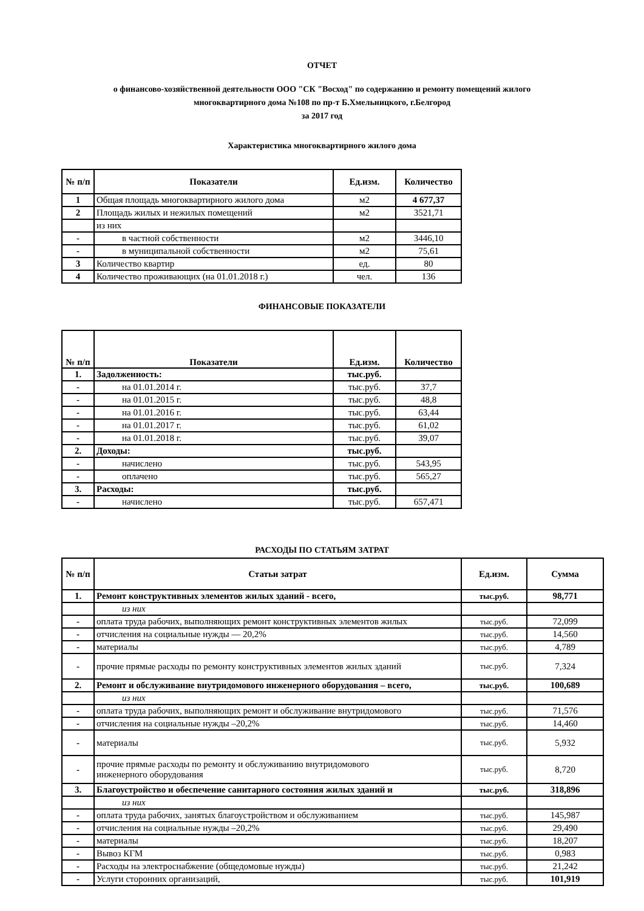ОТЧЕТ
о финансово-хозяйственной деятельности ООО "СК "Восход" по содержанию и ремонту помещений жилого
многоквартирного дома №108 по пр-т Б.Хмельницкого, г.Белгород
за 2017 год
Характеристика многоквартирного жилого дома
| № п/п | Показатели | Ед.изм. | Количество |
| --- | --- | --- | --- |
| 1 | Общая площадь многоквартирного жилого дома | м2 | 4 677,37 |
| 2 | Площадь жилых и нежилых помещений | м2 | 3521,71 |
| | из них | | |
| - | в частной собственности | м2 | 3446,10 |
| - | в муниципальной собственности | м2 | 75,61 |
| 3 | Количество квартир | ед. | 80 |
| 4 | Количество проживающих (на 01.01.2018 г.) | чел. | 136 |
ФИНАНСОВЫЕ ПОКАЗАТЕЛИ
| № п/п | Показатели | Ед.изм. | Количество |
| --- | --- | --- | --- |
| 1. | Задолженность: | тыс.руб. | |
| - | на 01.01.2014 г. | тыс.руб. | 37,7 |
| - | на 01.01.2015 г. | тыс.руб. | 48,8 |
| - | на 01.01.2016 г. | тыс.руб. | 63,44 |
| - | на 01.01.2017 г. | тыс.руб. | 61,02 |
| - | на 01.01.2018 г. | тыс.руб. | 39,07 |
| 2. | Доходы: | тыс.руб. | |
| - | начислено | тыс.руб. | 543,95 |
| - | оплачено | тыс.руб. | 565,27 |
| 3. | Расходы: | тыс.руб. | |
| - | начислено | тыс.руб. | 657,471 |
РАСХОДЫ ПО СТАТЬЯМ ЗАТРАТ
| № п/п | Статьи затрат | Ед.изм. | Сумма |
| --- | --- | --- | --- |
| 1. | Ремонт конструктивных элементов жилых зданий - всего, | тыс.руб. | 98,771 |
| | из них | | |
| - | оплата труда рабочих, выполняющих ремонт конструктивных элементов жилых | тыс.руб. | 72,099 |
| - | отчисления на социальные нужды — 20,2% | тыс.руб. | 14,560 |
| - | материалы | тыс.руб. | 4,789 |
| - | прочие прямые расходы по ремонту конструктивных элементов жилых зданий | тыс.руб. | 7,324 |
| 2. | Ремонт и обслуживание внутридомового инженерного оборудования – всего, | тыс.руб. | 100,689 |
| | из них | | |
| - | оплата труда рабочих, выполняющих ремонт и обслуживание внутридомового | тыс.руб. | 71,576 |
| - | отчисления на социальные нужды –20,2% | тыс.руб. | 14,460 |
| - | материалы | тыс.руб. | 5,932 |
| - | прочие прямые расходы по ремонту и обслуживанию внутридомового инженерного оборудования | тыс.руб. | 8,720 |
| 3. | Благоустройство и обеспечение санитарного состояния жилых зданий и | тыс.руб. | 318,896 |
| | из них | | |
| - | оплата труда рабочих, занятых благоустройством и обслуживанием | тыс.руб. | 145,987 |
| - | отчисления на социальные нужды –20,2% | тыс.руб. | 29,490 |
| - | материалы | тыс.руб. | 18,207 |
| - | Вывоз КГМ | тыс.руб. | 0,983 |
| - | Расходы на электроснабжение (общедомовые нужды) | тыс.руб. | 21,242 |
| - | Услуги сторонних организаций, | тыс.руб. | 101,919 |